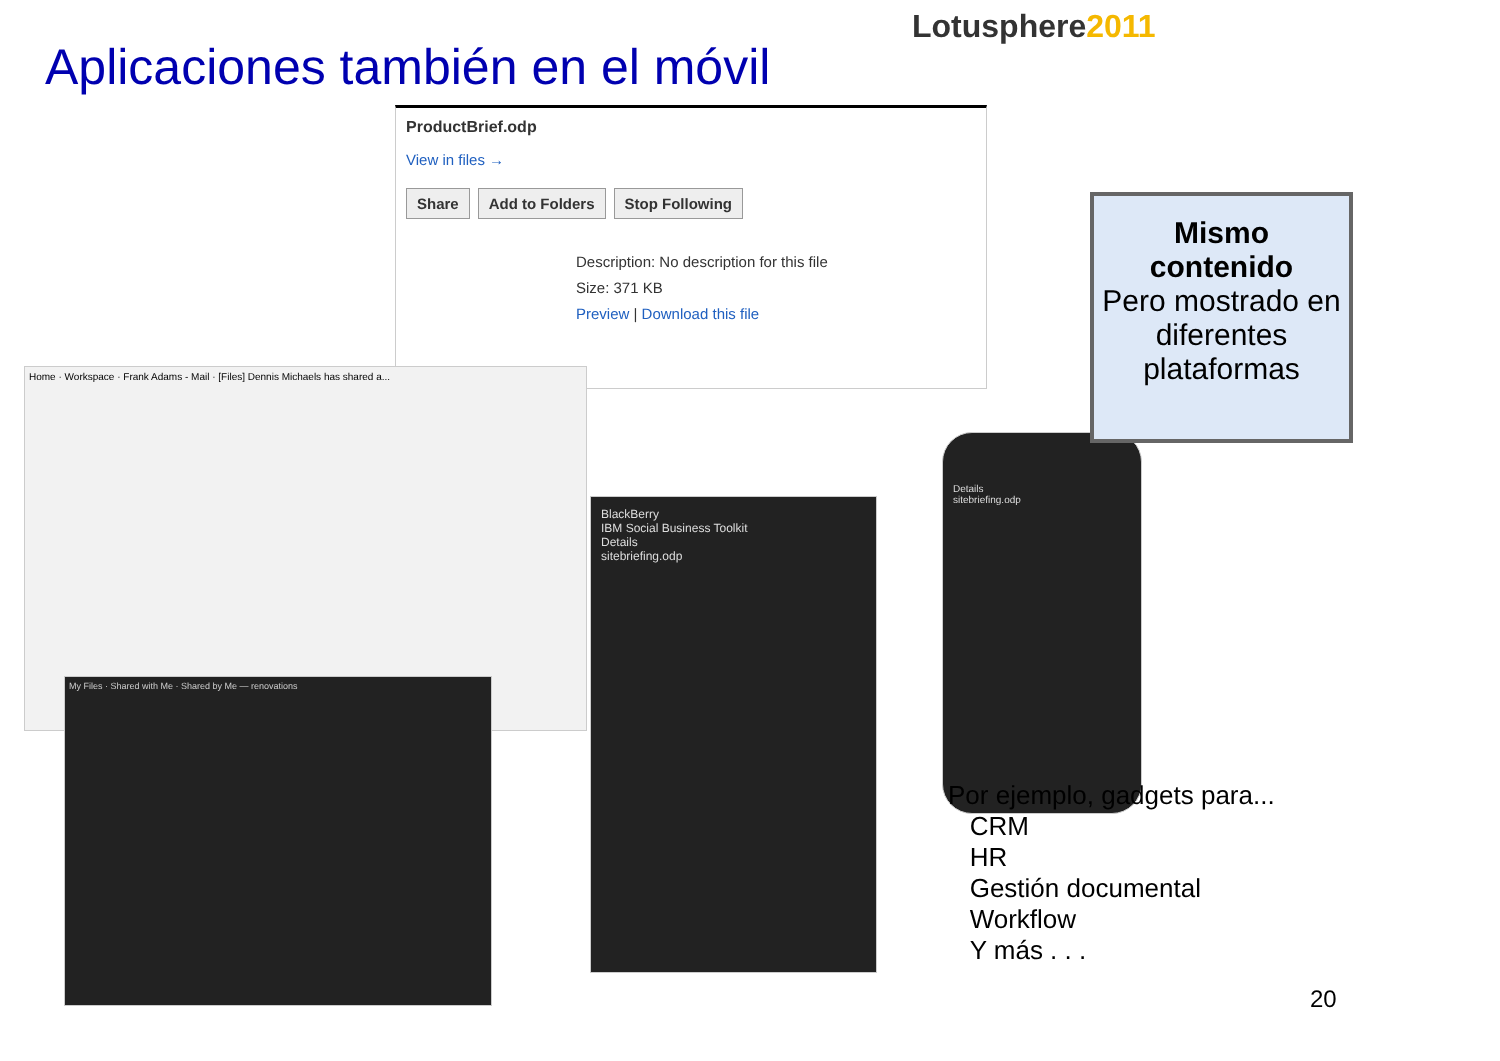Lotusphere2011
Aplicaciones también en el móvil
ProductBrief.odp
View in files →
Share Add to Folders Stop Following
Description: No description for this file
Size: 371 KB
Preview | Download this file
Home · Workspace · Frank Adams - Mail · [Files] Dennis Michaels has shared a...
My Files · Shared with Me · Shared by Me — renovations
BlackBerry
IBM Social Business Toolkit
Details
sitebriefing.odp
Details
sitebriefing.odp
Mismo
contenido
Pero mostrado en diferentes plataformas
Por ejemplo, gadgets para...
CRM
HR
Gestión documental
Workflow
Y más . . .
20